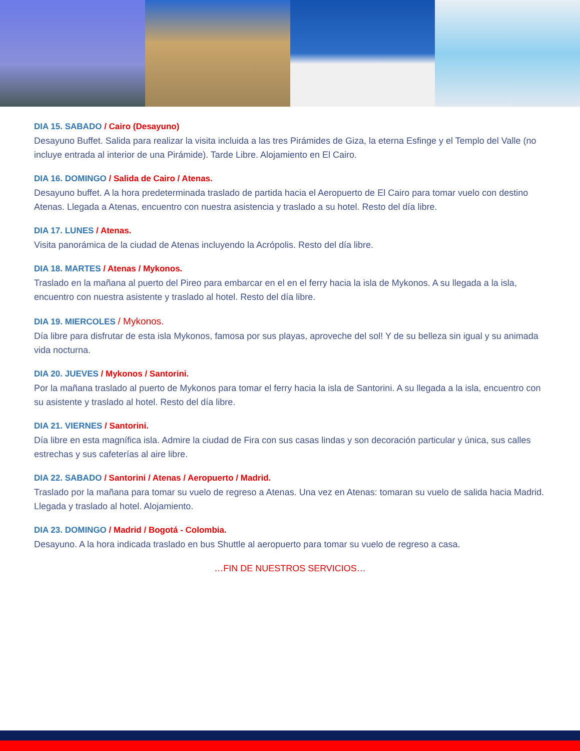DIA 15. SABADO / Cairo (Desayuno)
Desayuno Buffet. Salida para realizar la visita incluida a las tres Pirámides de Giza, la eterna Esfinge y el Templo del Valle (no incluye entrada al interior de una Pirámide). Tarde Libre. Alojamiento en El Cairo.
DIA 16. DOMINGO / Salida de Cairo / Atenas.
Desayuno buffet. A la hora predeterminada traslado de partida hacia el Aeropuerto de El Cairo para tomar vuelo con destino Atenas. Llegada a Atenas, encuentro con nuestra asistencia y traslado a su hotel. Resto del día libre.
DIA 17. LUNES / Atenas.
Visita panorámica de la ciudad de Atenas incluyendo la Acrópolis. Resto del día libre.
DIA 18. MARTES / Atenas / Mykonos.
Traslado en la mañana al puerto del Pireo para embarcar en el en el ferry hacia la isla de Mykonos. A su llegada a la isla, encuentro con nuestra asistente y traslado al hotel. Resto del día libre.
DIA 19. MIERCOLES / Mykonos.
Día libre para disfrutar de esta isla Mykonos, famosa por sus playas, aproveche del sol! Y de su belleza sin igual y su animada vida nocturna.
DIA 20. JUEVES / Mykonos / Santorini.
Por la mañana traslado al puerto de Mykonos para tomar el ferry hacia la isla de Santorini. A su llegada a la isla, encuentro con su asistente y traslado al hotel. Resto del día libre.
DIA 21. VIERNES / Santorini.
Día libre en esta magnífica isla. Admire la ciudad de Fira con sus casas lindas y son decoración particular y única, sus calles estrechas y sus cafeterías al aire libre.
DIA 22. SABADO / Santorini / Atenas / Aeropuerto / Madrid.
Traslado por la mañana para tomar su vuelo de regreso a Atenas. Una vez en Atenas: tomaran su vuelo de salida hacia Madrid. Llegada y traslado al hotel. Alojamiento.
DIA 23. DOMINGO / Madrid / Bogotá - Colombia.
Desayuno. A la hora indicada traslado en bus Shuttle al aeropuerto para tomar su vuelo de regreso a casa.
…FIN DE NUESTROS SERVICIOS…